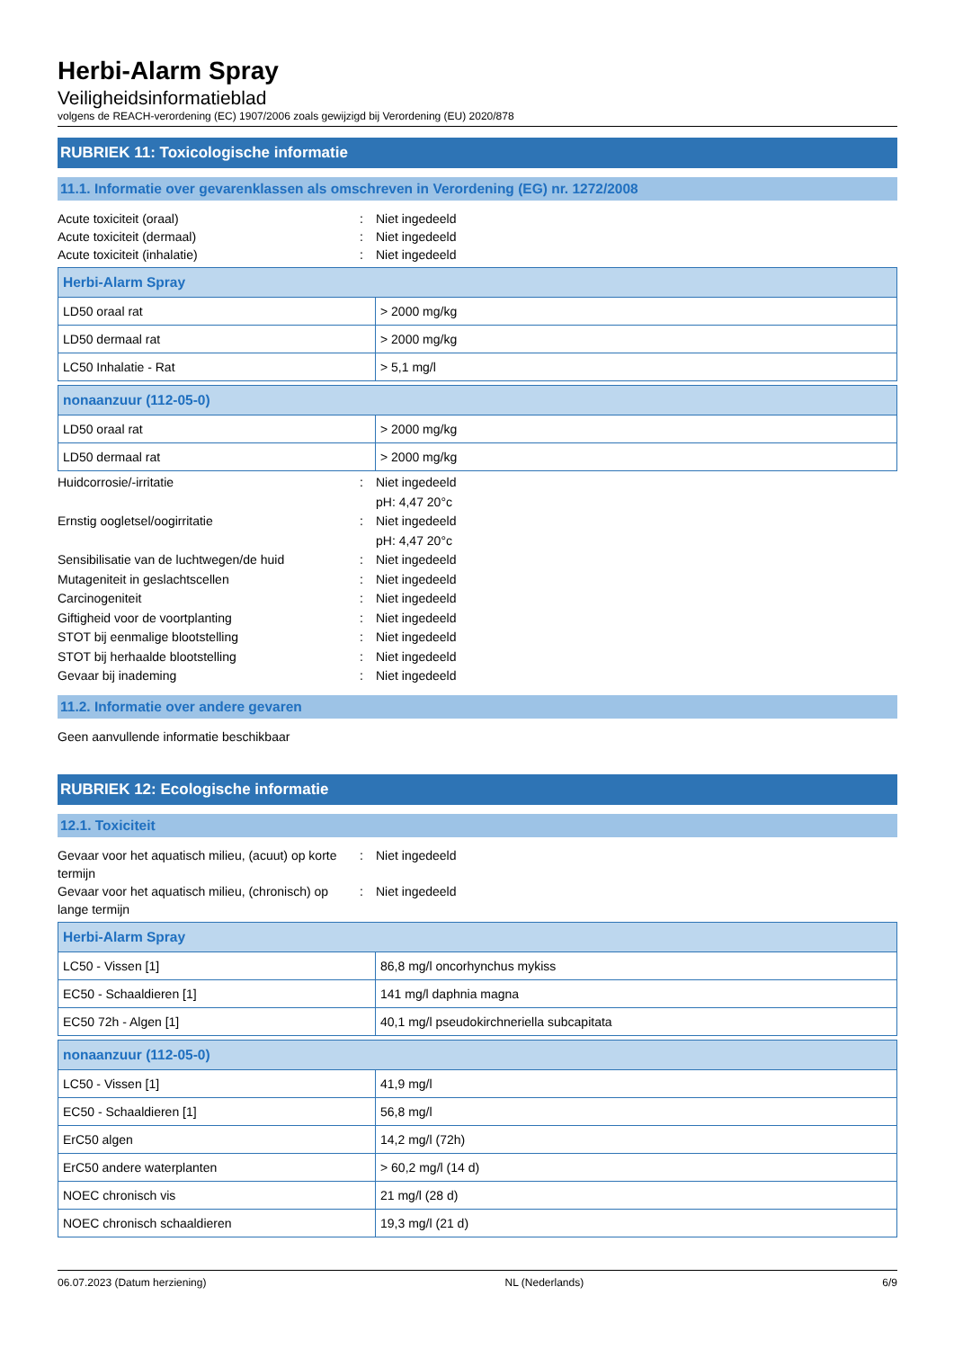Herbi-Alarm Spray
Veiligheidsinformatieblad
volgens de REACH-verordening (EC) 1907/2006 zoals gewijzigd bij Verordening (EU) 2020/878
RUBRIEK 11: Toxicologische informatie
11.1. Informatie over gevarenklassen als omschreven in Verordening (EG) nr. 1272/2008
Acute toxiciteit (oraal): Niet ingedeeld Acute toxiciteit (dermaal): Niet ingedeeld Acute toxiciteit (inhalatie): Niet ingedeeld
| Herbi-Alarm Spray | |
| --- | --- |
| LD50 oraal rat | > 2000 mg/kg |
| LD50 dermaal rat | > 2000 mg/kg |
| LC50 Inhalatie - Rat | > 5,1 mg/l |
| nonaanzuur (112-05-0) | |
| --- | --- |
| LD50 oraal rat | > 2000 mg/kg |
| LD50 dermaal rat | > 2000 mg/kg |
Huidcorrosie/-irritatie: Niet ingedeeld
pH: 4,47 20°c Ernstig oogletsel/oogirritatie: Niet ingedeeld
pH: 4,47 20°c Sensibilisatie van de luchtwegen/de huid: Niet ingedeeld Mutageniteit in geslachtscellen: Niet ingedeeld Carcinogeniteit: Niet ingedeeld Giftigheid voor de voortplanting: Niet ingedeeld STOT bij eenmalige blootstelling: Niet ingedeeld STOT bij herhaalde blootstelling: Niet ingedeeld Gevaar bij inademing: Niet ingedeeld
11.2. Informatie over andere gevaren
Geen aanvullende informatie beschikbaar
RUBRIEK 12: Ecologische informatie
12.1. Toxiciteit
Gevaar voor het aquatisch milieu, (acuut) op korte termijn: Niet ingedeeld Gevaar voor het aquatisch milieu, (chronisch) op lange termijn: Niet ingedeeld
| Herbi-Alarm Spray | |
| --- | --- |
| LC50 - Vissen [1] | 86,8 mg/l oncorhynchus mykiss |
| EC50 - Schaaldieren [1] | 141 mg/l daphnia magna |
| EC50 72h - Algen [1] | 40,1 mg/l pseudokirchneriella subcapitata |
| nonaanzuur (112-05-0) | |
| --- | --- |
| LC50 - Vissen [1] | 41,9 mg/l |
| EC50 - Schaaldieren [1] | 56,8 mg/l |
| ErC50 algen | 14,2 mg/l (72h) |
| ErC50 andere waterplanten | > 60,2 mg/l (14 d) |
| NOEC chronisch vis | 21 mg/l (28 d) |
| NOEC chronisch schaaldieren | 19,3 mg/l (21 d) |
06.07.2023 (Datum herziening) NL (Nederlands) 6/9